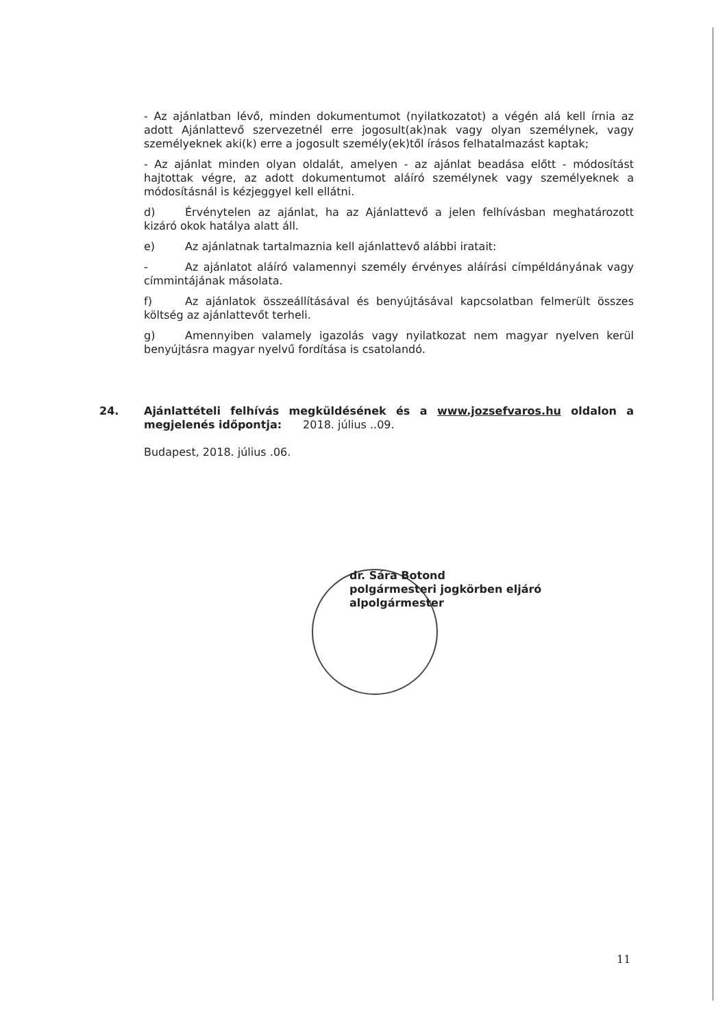- Az ajánlatban lévő, minden dokumentumot (nyilatkozatot) a végén alá kell írnia az adott Ajánlattevő szervezetnél erre jogosult(ak)nak vagy olyan személynek, vagy személyeknek aki(k) erre a jogosult személy(ek)től írásos felhatalmazást kaptak;
- Az ajánlat minden olyan oldalát, amelyen - az ajánlat beadása előtt - módosítást hajtottak végre, az adott dokumentumot aláíró személynek vagy személyeknek a módosításnál is kézjeggyel kell ellátni.
d) Érvénytelen az ajánlat, ha az Ajánlattevő a jelen felhívásban meghatározott kizáró okok hatálya alatt áll.
e) Az ajánlatnak tartalmaznia kell ajánlattevő alábbi iratait:
- Az ajánlatot aláíró valamennyi személy érvényes aláírási címpéldányának vagy címmintájának másolata.
f) Az ajánlatok összeállításával és benyújtásával kapcsolatban felmerült összes költség az ajánlattevőt terheli.
g) Amennyiben valamely igazolás vagy nyilatkozat nem magyar nyelven kerül benyújtásra magyar nyelvű fordítása is csatolandó.
24. Ajánlattételi felhívás megküldésének és a www.jozsefvaros.hu oldalon a megjelenés időpontja: 2018. július ..09.
Budapest, 2018. július .06.
dr. Sára Botond
polgármesteri jogkörben eljáró alpolgármester
11